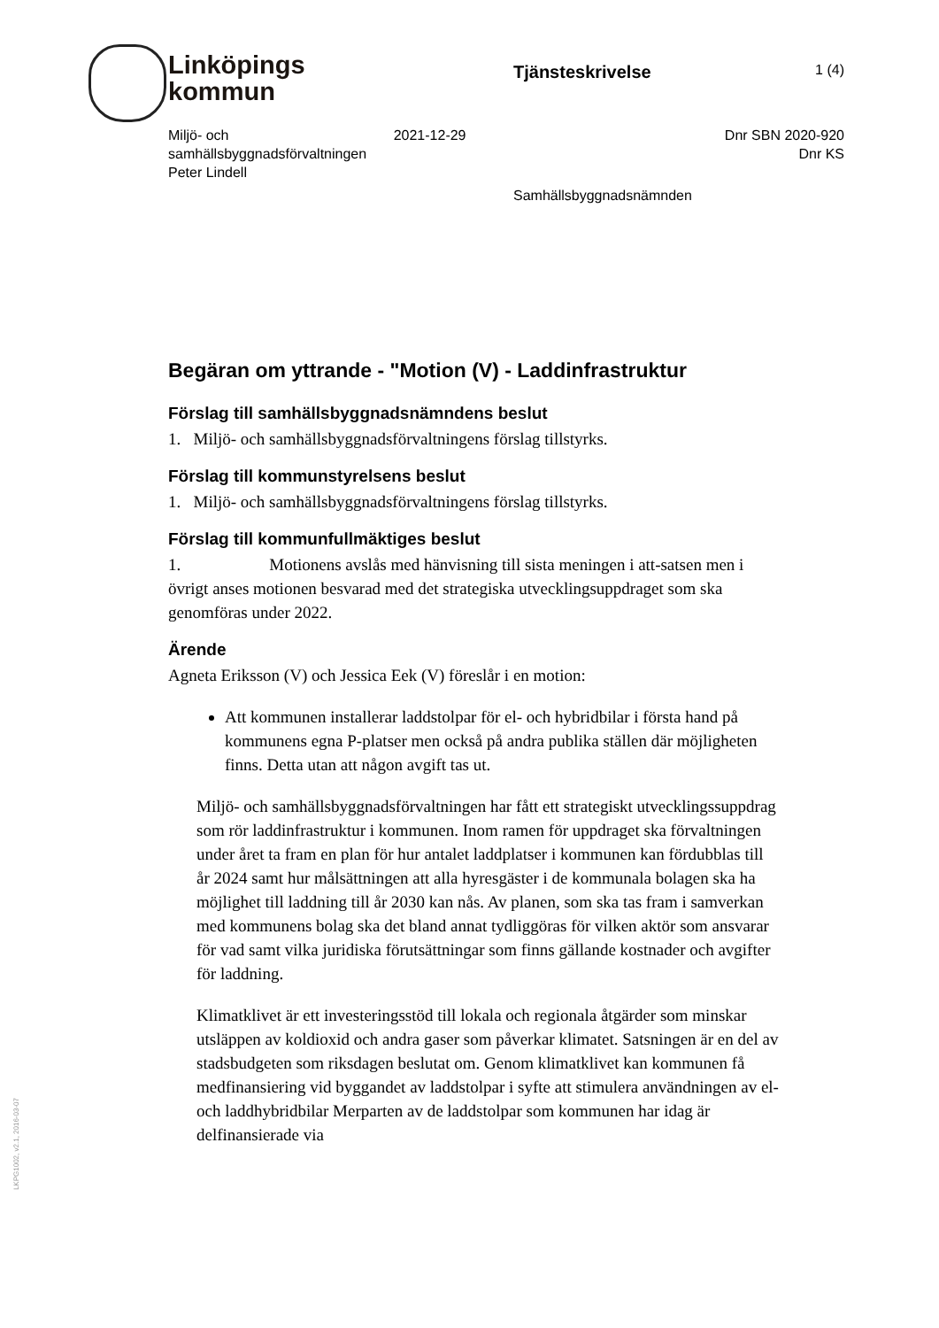Linköpings
kommun
Tjänsteskrivelse 1 (4)
Miljö- och samhällsbyggnadsförvaltningen
Peter Lindell
2021-12-29 Dnr SBN 2020-920
Dnr KS
Samhällsbyggnadsnämnden
Begäran om yttrande - "Motion (V) - Laddinfrastruktur
Förslag till samhällsbyggnadsnämndens beslut
1. Miljö- och samhällsbyggnadsförvaltningens förslag tillstyrks.
Förslag till kommunstyrelsens beslut
1. Miljö- och samhällsbyggnadsförvaltningens förslag tillstyrks.
Förslag till kommunfullmäktiges beslut
1. Motionens avslås med hänvisning till sista meningen i att-satsen men i övrigt anses motionen besvarad med det strategiska utvecklingsuppdraget som ska genomföras under 2022.
Ärende
Agneta Eriksson (V) och Jessica Eek (V) föreslår i en motion:
Att kommunen installerar laddstolpar för el- och hybridbilar i första hand på kommunens egna P-platser men också på andra publika ställen där möjligheten finns. Detta utan att någon avgift tas ut.
Miljö- och samhällsbyggnadsförvaltningen har fått ett strategiskt utvecklingssuppdrag som rör laddinfrastruktur i kommunen. Inom ramen för uppdraget ska förvaltningen under året ta fram en plan för hur antalet laddplatser i kommunen kan fördubblas till år 2024 samt hur målsättningen att alla hyresgäster i de kommunala bolagen ska ha möjlighet till laddning till år 2030 kan nås. Av planen, som ska tas fram i samverkan med kommunens bolag ska det bland annat tydliggöras för vilken aktör som ansvarar för vad samt vilka juridiska förutsättningar som finns gällande kostnader och avgifter för laddning.
Klimatklivet är ett investeringsstöd till lokala och regionala åtgärder som minskar utsläppen av koldioxid och andra gaser som påverkar klimatet. Satsningen är en del av stadsbudgeten som riksdagen beslutat om. Genom klimatklivet kan kommunen få medfinansiering vid byggandet av laddstolpar i syfte att stimulera användningen av el- och laddhybridbilar Merparten av de laddstolpar som kommunen har idag är delfinansierade via
LKPG1002, v2.1, 2016-03-07